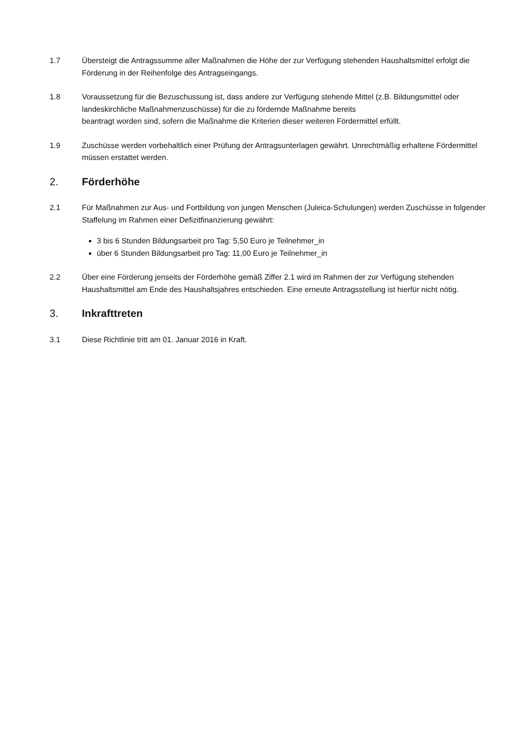1.7 Übersteigt die Antragssumme aller Maßnahmen die Höhe der zur Verfügung stehenden Haushaltsmittel erfolgt die Förderung in der Reihenfolge des Antragseingangs.
1.8 Voraussetzung für die Bezuschussung ist, dass andere zur Verfügung stehende Mittel (z.B. Bildungsmittel oder landeskirchliche Maßnahmenzuschüsse) für die zu fördernde Maßnahme bereits
beantragt worden sind, sofern die Maßnahme die Kriterien dieser weiteren Fördermittel erfüllt.
1.9 Zuschüsse werden vorbehaltlich einer Prüfung der Antragsunterlagen gewährt. Unrechtmäßig erhaltene Fördermittel müssen erstattet werden.
2. Förderhöhe
2.1 Für Maßnahmen zur Aus- und Fortbildung von jungen Menschen (Juleica-Schulungen) werden Zuschüsse in folgender Staffelung im Rahmen einer Defizitfinanzierung gewährt:
3 bis 6 Stunden Bildungsarbeit pro Tag: 5,50 Euro je Teilnehmer_in
über 6 Stunden Bildungsarbeit pro Tag: 11,00 Euro je Teilnehmer_in
2.2 Über eine Förderung jenseits der Förderhöhe gemäß Ziffer 2.1 wird im Rahmen der zur Verfügung stehenden Haushaltsmittel am Ende des Haushaltsjahres entschieden. Eine erneute Antragsstellung ist hierfür nicht nötig.
3. Inkrafttreten
3.1 Diese Richtlinie tritt am 01. Januar 2016 in Kraft.